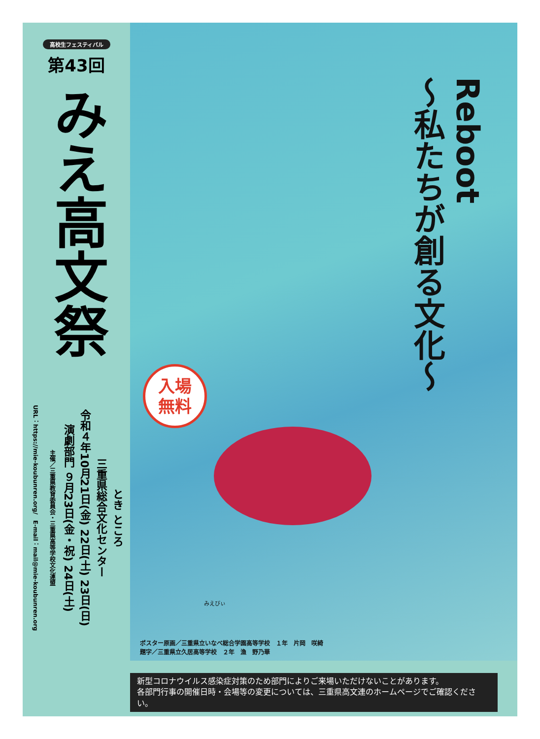高校生フェスティバル
第43回
みえ高文祭
とき ところ
三重県総合文化センター
令和４年10月21日(金) 22日(土) 23日(日)
演劇部門 ９月23日(金・祝) 24日(土)
主催／三重県教育委員会・三重県高等学校文化連盟
URL：https://mie-koubunren.org/　E-mail：mail@mie-koubunren.org
Reboot
〜私たちが創る文化〜
入場
無料
みえびぃ
ポスター原画／三重県立いなべ総合学園高等学校　１年　片岡　咲綺
題字／三重県立久居高等学校　２年　漁　野乃華
新型コロナウイルス感染症対策のため部門によりご来場いただけないことがあります。
各部門行事の開催日時・会場等の変更については、三重県高文連のホームページでご確認ください。